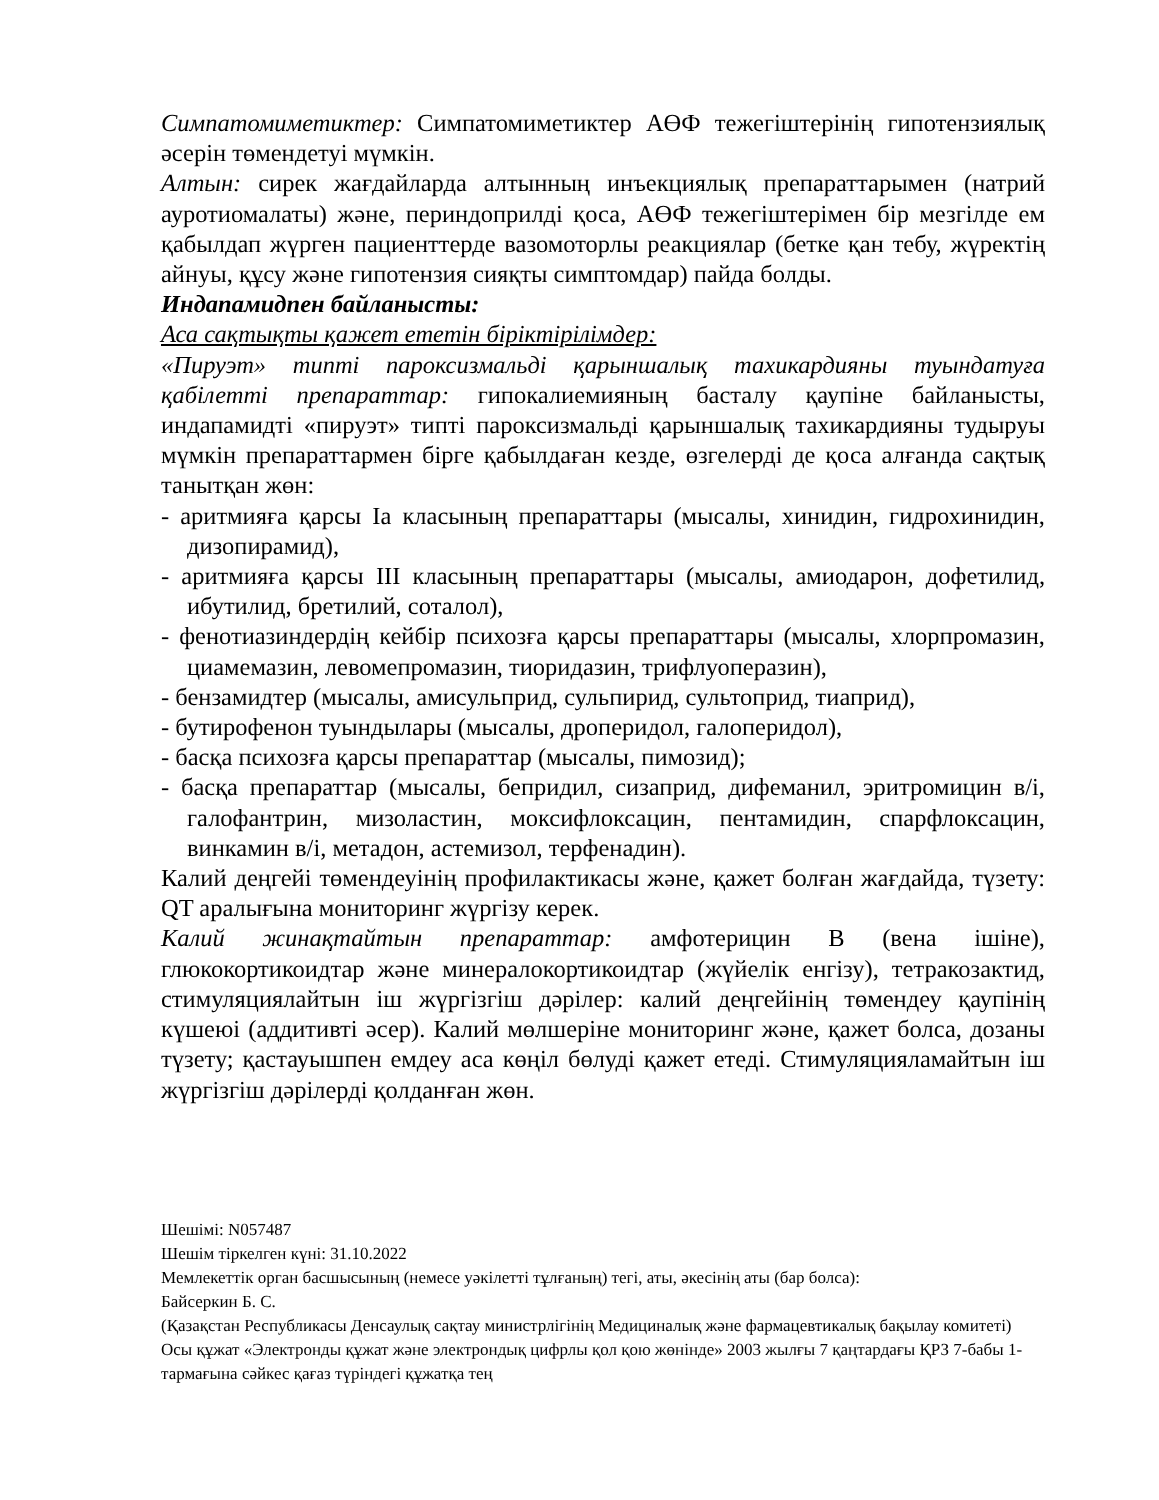Симпатомиметиктер: Симпатомиметиктер АӨФ тежегіштерінің гипотензиялық әсерін төмендетуі мүмкін.
Алтын: сирек жағдайларда алтынның инъекциялық препараттарымен (натрий ауротиомалаты) және, периндоприлді қоса, АӨФ тежегіштерімен бір мезгілде ем қабылдап жүрген пациенттерде вазомоторлы реакциялар (бетке қан тебу, жүректің айнуы, құсу және гипотензия сияқты симптомдар) пайда болды.
Индапамидпен байланысты:
Аса сақтықты қажет ететін біріктірілімдер:
«Пируэт» типті пароксизмальді қарыншалық тахикардияны туындатуға қабілетті препараттар: гипокалиемияның басталу қаупіне байланысты, индапамидті «пируэт» типті пароксизмальді қарыншалық тахикардияны тудыруы мүмкін препараттармен бірге қабылдаған кезде, өзгелерді де қоса алғанда сақтық танытқан жөн:
- аритмияға қарсы Ia класының препараттары (мысалы, хинидин, гидрохинидин, дизопирамид),
- аритмияға қарсы III класының препараттары (мысалы, амиодарон, дофетилид, ибутилид, бретилий, соталол),
- фенотиазиндердің кейбір психозға қарсы препараттары (мысалы, хлорпромазин, циамемазин, левомепромазин, тиоридазин, трифлуоперазин),
- бензамидтер (мысалы, амисульприд, сульпирид, сультоприд, тиаприд),
- бутирофенон туындылары (мысалы, дроперидол, галоперидол),
- басқа психозға қарсы препараттар (мысалы, пимозид);
- басқа препараттар (мысалы, бепридил, сизаприд, дифеманил, эритромицин в/і, галофантрин, мизоластин, моксифлоксацин, пентамидин, спарфлоксацин, винкамин в/і, метадон, астемизол, терфенадин).
Калий деңгейі төмендеуінің профилактикасы және, қажет болған жағдайда, түзету: QT аралығына мониторинг жүргізу керек.
Калий жинақтайтын препараттар: амфотерицин В (вена ішіне), глюкокортикоидтар және минералокортикоидтар (жүйелік енгізу), тетракозактид, стимуляциялайтын іш жүргізгіш дәрілер: калий деңгейінің төмендеу қаупінің күшеюі (аддитивті әсер). Калий мөлшеріне мониторинг және, қажет болса, дозаны түзету; қастауышпен емдеу аса көңіл бөлуді қажет етеді. Стимуляцияламайтын іш жүргізгіш дәрілерді қолданған жөн.
Шешімі: N057487
Шешім тіркелген күні: 31.10.2022
Мемлекеттік орган басшысының (немесе уәкілетті тұлғаның) тегі, аты, әкесінің аты (бар болса):
Байсеркин Б. С.
(Қазақстан Республикасы Денсаулық сақтау министрлігінің Медициналық және фармацевтикалық бақылау комитеті)
Осы құжат «Электронды құжат және электрондық цифрлы қол қою жөнінде» 2003 жылғы 7 қаңтардағы ҚРЗ 7-бабы 1-тармағына сәйкес қағаз түріндегі құжатқа тең